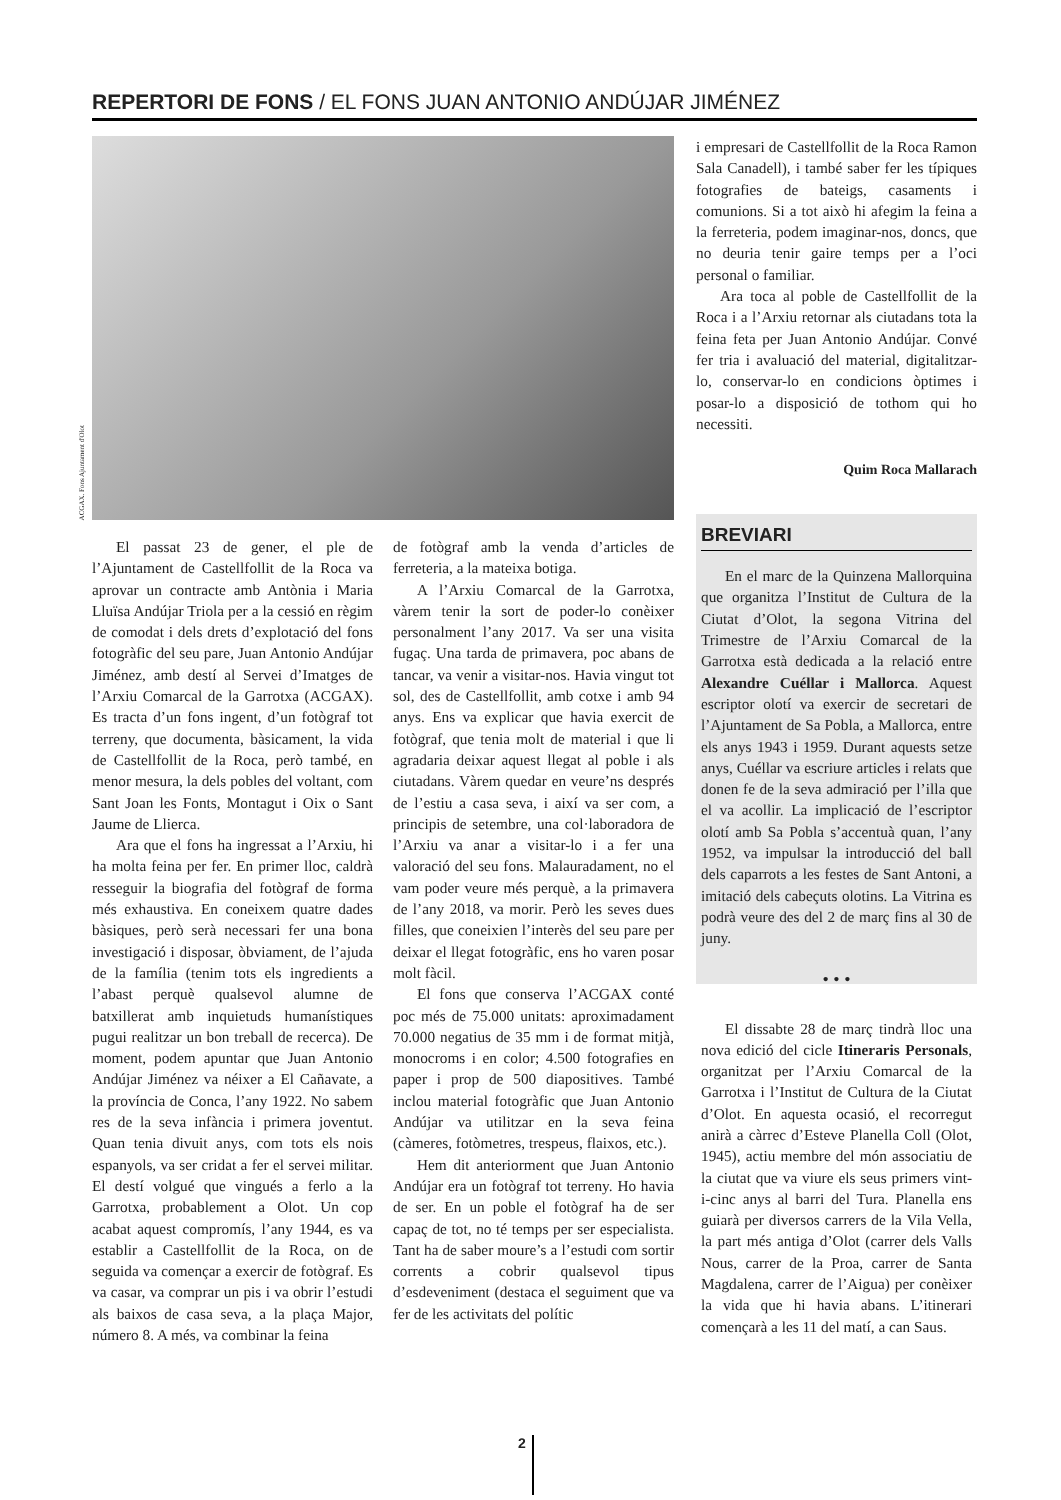REPERTORI DE FONS / EL FONS JUAN ANTONIO ANDÚJAR JIMÉNEZ
ACGAX. Fons Ajuntament d'Olot
El passat 23 de gener, el ple de l’Ajuntament de Castellfollit de la Roca va aprovar un contracte amb Antònia i Maria Lluïsa Andújar Triola per a la cessió en règim de comodat i dels drets d’explotació del fons fotogràfic del seu pare, Juan Antonio Andújar Jiménez, amb destí al Servei d’Imatges de l’Arxiu Comarcal de la Garrotxa (ACGAX). Es tracta d’un fons ingent, d’un fotògraf tot terreny, que documenta, bàsicament, la vida de Castellfollit de la Roca, però també, en menor mesura, la dels pobles del voltant, com Sant Joan les Fonts, Montagut i Oix o Sant Jaume de Llierca.
Ara que el fons ha ingressat a l’Arxiu, hi ha molta feina per fer. En primer lloc, caldrà resseguir la biografia del fotògraf de forma més exhaustiva. En coneixem quatre dades bàsiques, però serà necessari fer una bona investigació i disposar, òbviament, de l’ajuda de la família (tenim tots els ingredients a l’abast perquè qualsevol alumne de batxillerat amb inquietuds humanístiques pugui realitzar un bon treball de recerca). De moment, podem apuntar que Juan Antonio Andújar Jiménez va néixer a El Cañavate, a la província de Conca, l’any 1922. No sabem res de la seva infància i primera joventut. Quan tenia divuit anys, com tots els nois espanyols, va ser cridat a fer el servei militar. El destí volgué que vingués a ferlo a la Garrotxa, probablement a Olot. Un cop acabat aquest compromís, l’any 1944, es va establir a Castellfollit de la Roca, on de seguida va començar a exercir de fotògraf. Es va casar, va comprar un pis i va obrir l’estudi als baixos de casa seva, a la plaça Major, número 8. A més, va combinar la feina
de fotògraf amb la venda d’articles de ferreteria, a la mateixa botiga.
A l’Arxiu Comarcal de la Garrotxa, vàrem tenir la sort de poder-lo conèixer personalment l’any 2017. Va ser una visita fugaç. Una tarda de primavera, poc abans de tancar, va venir a visitar-nos. Havia vingut tot sol, des de Castellfollit, amb cotxe i amb 94 anys. Ens va explicar que havia exercit de fotògraf, que tenia molt de material i que li agradaria deixar aquest llegat al poble i als ciutadans. Vàrem quedar en veure’ns després de l’estiu a casa seva, i així va ser com, a principis de setembre, una col·laboradora de l’Arxiu va anar a visitar-lo i a fer una valoració del seu fons. Malauradament, no el vam poder veure més perquè, a la primavera de l’any 2018, va morir. Però les seves dues filles, que coneixien l’interès del seu pare per deixar el llegat fotogràfic, ens ho varen posar molt fàcil.
El fons que conserva l’ACGAX conté poc més de 75.000 unitats: aproximadament 70.000 negatius de 35 mm i de format mitjà, monocroms i en color; 4.500 fotografies en paper i prop de 500 diapositives. També inclou material fotogràfic que Juan Antonio Andújar va utilitzar en la seva feina (càmeres, fotòmetres, trespeus, flaixos, etc.).
Hem dit anteriorment que Juan Antonio Andújar era un fotògraf tot terreny. Ho havia de ser. En un poble el fotògraf ha de ser capaç de tot, no té temps per ser especialista. Tant ha de saber moure’s a l’estudi com sortir corrents a cobrir qualsevol tipus d’esdeveniment (destaca el seguiment que va fer de les activitats del polític
i empresari de Castellfollit de la Roca Ramon Sala Canadell), i també saber fer les típiques fotografies de bateigs, casaments i comunions. Si a tot això hi afegim la feina a la ferreteria, podem imaginar-nos, doncs, que no deuria tenir gaire temps per a l’oci personal o familiar.
Ara toca al poble de Castellfollit de la Roca i a l’Arxiu retornar als ciutadans tota la feina feta per Juan Antonio Andújar. Convé fer tria i avaluació del material, digitalitzar-lo, conservar-lo en condicions òptimes i posar-lo a disposició de tothom qui ho necessiti.
Quim Roca Mallarach
BREVIARI
En el marc de la Quinzena Mallorquina que organitza l’Institut de Cultura de la Ciutat d’Olot, la segona Vitrina del Trimestre de l’Arxiu Comarcal de la Garrotxa està dedicada a la relació entre Alexandre Cuéllar i Mallorca. Aquest escriptor olotí va exercir de secretari de l’Ajuntament de Sa Pobla, a Mallorca, entre els anys 1943 i 1959. Durant aquests setze anys, Cuéllar va escriure articles i relats que donen fe de la seva admiració per l’illa que el va acollir. La implicació de l’escriptor olotí amb Sa Pobla s’accentuà quan, l’any 1952, va impulsar la introducció del ball dels caparrots a les festes de Sant Antoni, a imitació dels cabeçuts olotins. La Vitrina es podrà veure des del 2 de març fins al 30 de juny.
• • •
El dissabte 28 de març tindrà lloc una nova edició del cicle Itineraris Personals, organitzat per l’Arxiu Comarcal de la Garrotxa i l’Institut de Cultura de la Ciutat d’Olot. En aquesta ocasió, el recorregut anirà a càrrec d’Esteve Planella Coll (Olot, 1945), actiu membre del món associatiu de la ciutat que va viure els seus primers vint-i-cinc anys al barri del Tura. Planella ens guiarà per diversos carrers de la Vila Vella, la part més antiga d’Olot (carrer dels Valls Nous, carrer de la Proa, carrer de Santa Magdalena, carrer de l’Aigua) per conèixer la vida que hi havia abans. L’itinerari començarà a les 11 del matí, a can Saus.
2